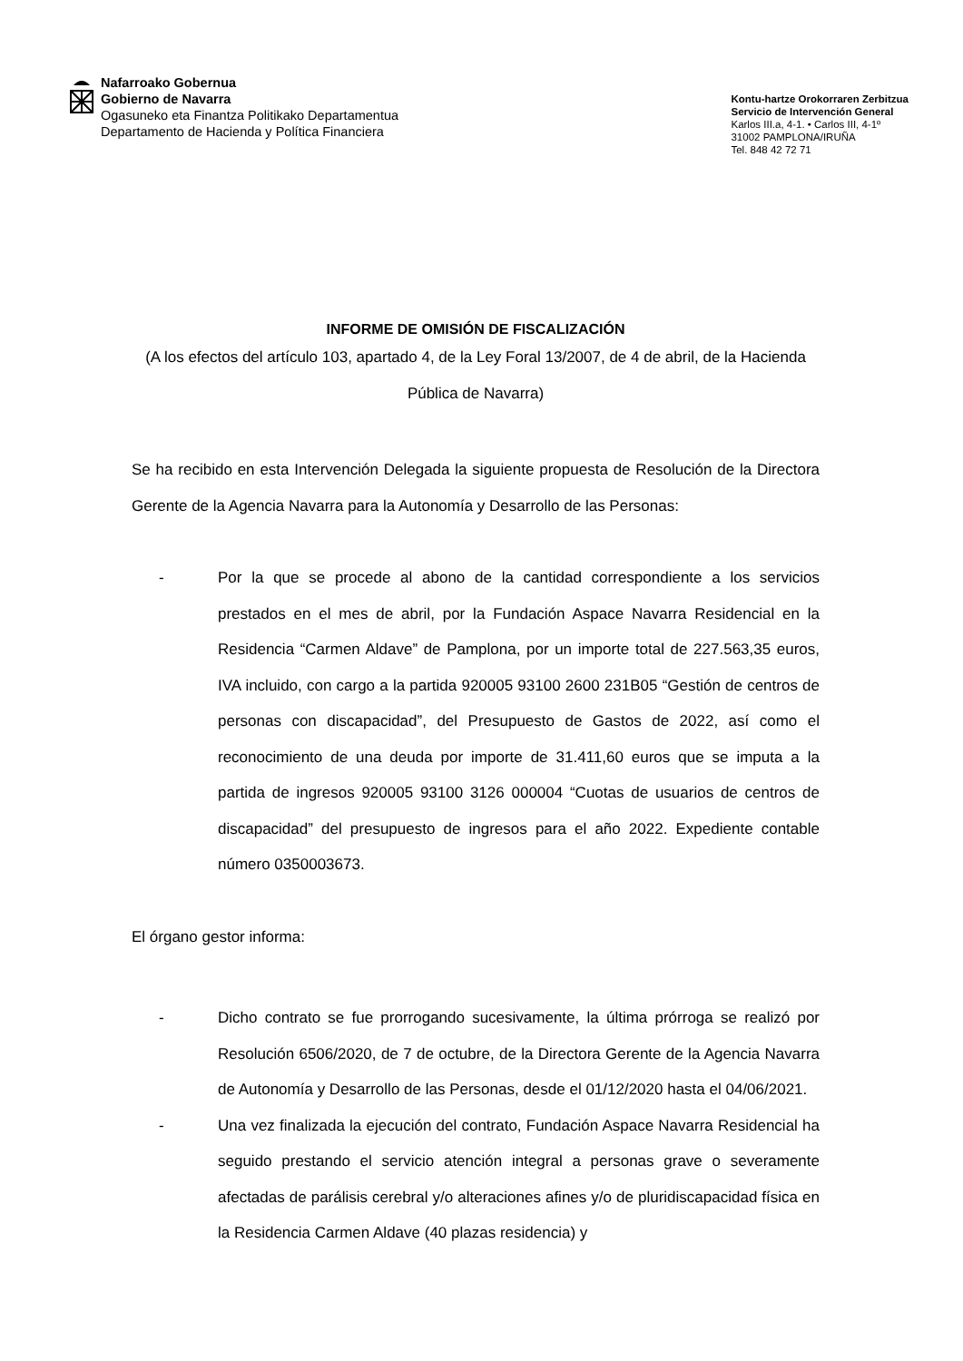Nafarroako Gobernua
Gobierno de Navarra
Ogasuneko eta Finantza Politikako Departamentua
Departamento de Hacienda y Política Financiera
Kontu-hartze Orokorraren Zerbitzua
Servicio de Intervención General
Karlos III.a, 4-1. • Carlos III, 4-1º
31002 PAMPLONA/IRUÑA
Tel. 848 42 72 71
INFORME DE OMISIÓN DE FISCALIZACIÓN
(A los efectos del artículo 103, apartado 4, de la Ley Foral 13/2007, de 4 de abril, de la Hacienda Pública de Navarra)
Se ha recibido en esta Intervención Delegada la siguiente propuesta de Resolución de la Directora Gerente de la Agencia Navarra para la Autonomía y Desarrollo de las Personas:
- Por la que se procede al abono de la cantidad correspondiente a los servicios prestados en el mes de abril, por la Fundación Aspace Navarra Residencial en la Residencia “Carmen Aldave” de Pamplona, por un importe total de 227.563,35 euros, IVA incluido, con cargo a la partida 920005 93100 2600 231B05 “Gestión de centros de personas con discapacidad”, del Presupuesto de Gastos de 2022, así como el reconocimiento de una deuda por importe de 31.411,60 euros que se imputa a la partida de ingresos 920005 93100 3126 000004 “Cuotas de usuarios de centros de discapacidad” del presupuesto de ingresos para el año 2022. Expediente contable número 0350003673.
El órgano gestor informa:
- Dicho contrato se fue prorrogando sucesivamente, la última prórroga se realizó por Resolución 6506/2020, de 7 de octubre, de la Directora Gerente de la Agencia Navarra de Autonomía y Desarrollo de las Personas, desde el 01/12/2020 hasta el 04/06/2021.
- Una vez finalizada la ejecución del contrato, Fundación Aspace Navarra Residencial ha seguido prestando el servicio atención integral a personas grave o severamente afectadas de parálisis cerebral y/o alteraciones afines y/o de pluridiscapacidad física en la Residencia Carmen Aldave (40 plazas residencia) y